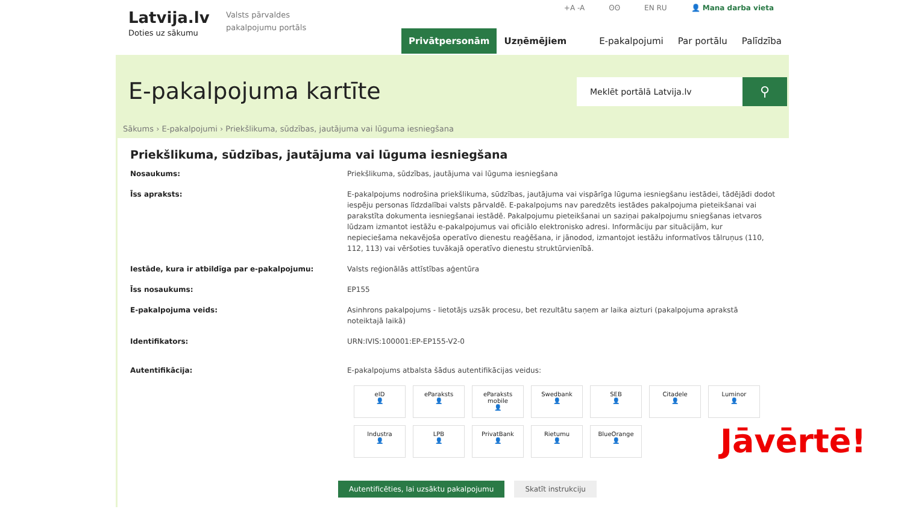Latvija.lv
Doties uz sākumu
Valsts pārvaldes pakalpojumu portāls
+A -A ʘʘ EN RU 👤 Mana darba vieta
Privātpersonām Uzņēmējiem E-pakalpojumi Par portālu Palīdzība
E-pakalpojuma kartīte
Meklēt portālā Latvija.lv
⚲
Sākums › E-pakalpojumi › Priekšlikuma, sūdzības, jautājuma vai lūguma iesniegšana
Priekšlikuma, sūdzības, jautājuma vai lūguma iesniegšana
Nosaukums: Priekšlikuma, sūdzības, jautājuma vai lūguma iesniegšana
Īss apraksts: E-pakalpojums nodrošina priekšlikuma, sūdzības, jautājuma vai vispārīga lūguma iesniegšanu iestādei, tādējādi dodot iespēju personas līdzdalībai valsts pārvaldē. E-pakalpojums nav paredzēts iestādes pakalpojuma pieteikšanai vai parakstīta dokumenta iesniegšanai iestādē. Pakalpojumu pieteikšanai un saziņai pakalpojumu sniegšanas ietvaros lūdzam izmantot iestāžu e-pakalpojumus vai oficiālo elektronisko adresi. Informāciju par situācijām, kur nepieciešama nekavējoša operatīvo dienestu reaģēšana, ir jānodod, izmantojot iestāžu informatīvos tālruņus (110, 112, 113) vai vēršoties tuvākajā operatīvo dienestu struktūrvienībā.
Iestāde, kura ir atbildīga par e-pakalpojumu: Valsts reģionālās attīstības aģentūra
Īss nosaukums: EP155
E-pakalpojuma veids: Asinhrons pakalpojums - lietotājs uzsāk procesu, bet rezultātu saņem ar laika aizturi (pakalpojuma aprakstā noteiktajā laikā)
Identifikators: URN:IVIS:100001:EP-EP155-V2-0
Autentifikācija: E-pakalpojums atbalsta šādus autentifikācijas veidus:
eID
👤
eParaksts
👤
eParaksts mobile
👤
Swedbank
👤
SEB
👤
Citadele
👤
Luminor
👤
Industra
👤
LPB
👤
PrivatBank
👤
Rietumu
👤
BlueOrange
👤
Autentificēties, lai uzsāktu pakalpojumu Skatīt instrukciju
Jāvērtē!